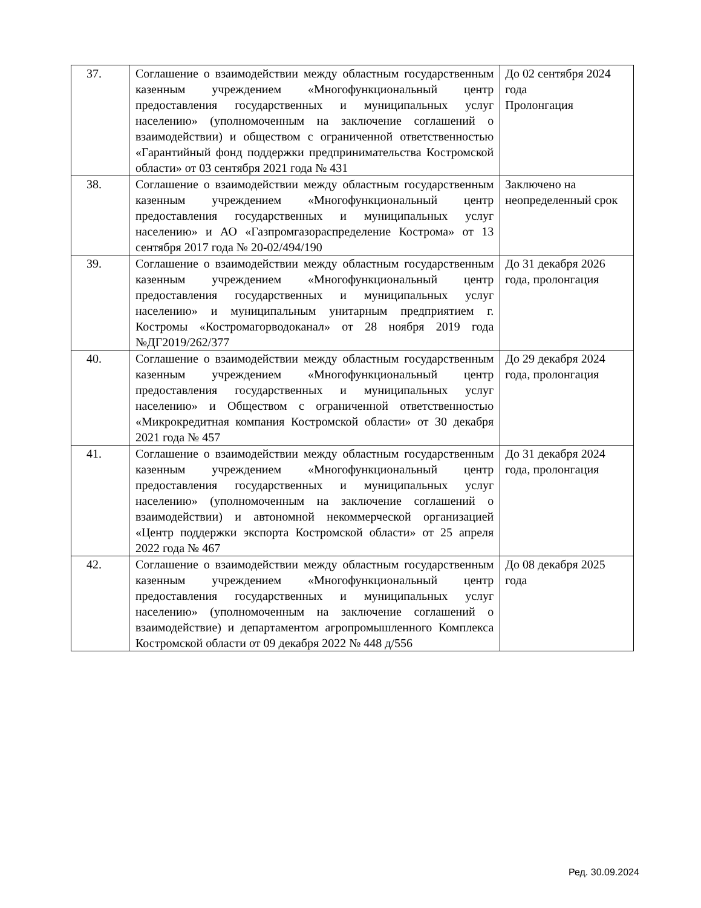| 37. | Соглашение о взаимодействии между областным государственным казенным учреждением «Многофункциональный центр предоставления государственных и муниципальных услуг населению» (уполномоченным на заключение соглашений о взаимодействии) и обществом с ограниченной ответственностью «Гарантийный фонд поддержки предпринимательства Костромской области» от 03 сентября 2021 года № 431 | До 02 сентября 2024 года Пролонгация |
| 38. | Соглашение о взаимодействии между областным государственным казенным учреждением «Многофункциональный центр предоставления государственных и муниципальных услуг населению» и АО «Газпромгазораспределение Кострома» от 13 сентября 2017 года № 20-02/494/190 | Заключено на неопределенный срок |
| 39. | Соглашение о взаимодействии между областным государственным казенным учреждением «Многофункциональный центр предоставления государственных и муниципальных услуг населению» и муниципальным унитарным предприятием г. Костромы «Костромагорводоканал» от 28 ноября 2019 года №ДГ2019/262/377 | До 31 декабря 2026 года, пролонгация |
| 40. | Соглашение о взаимодействии между областным государственным казенным учреждением «Многофункциональный центр предоставления государственных и муниципальных услуг населению» и Обществом с ограниченной ответственностью «Микрокредитная компания Костромской области» от 30 декабря 2021 года № 457 | До 29 декабря 2024 года, пролонгация |
| 41. | Соглашение о взаимодействии между областным государственным казенным учреждением «Многофункциональный центр предоставления государственных и муниципальных услуг населению» (уполномоченным на заключение соглашений о взаимодействии) и автономной некоммерческой организацией «Центр поддержки экспорта Костромской области» от 25 апреля 2022 года № 467 | До 31 декабря 2024 года, пролонгация |
| 42. | Соглашение о взаимодействии между областным государственным казенным учреждением «Многофункциональный центр предоставления государственных и муниципальных услуг населению» (уполномоченным на заключение соглашений о взаимодействие) и департаментом агропромышленного Комплекса Костромской области от 09 декабря 2022 № 448 д/556 | До 08 декабря 2025 года |
Ред. 30.09.2024